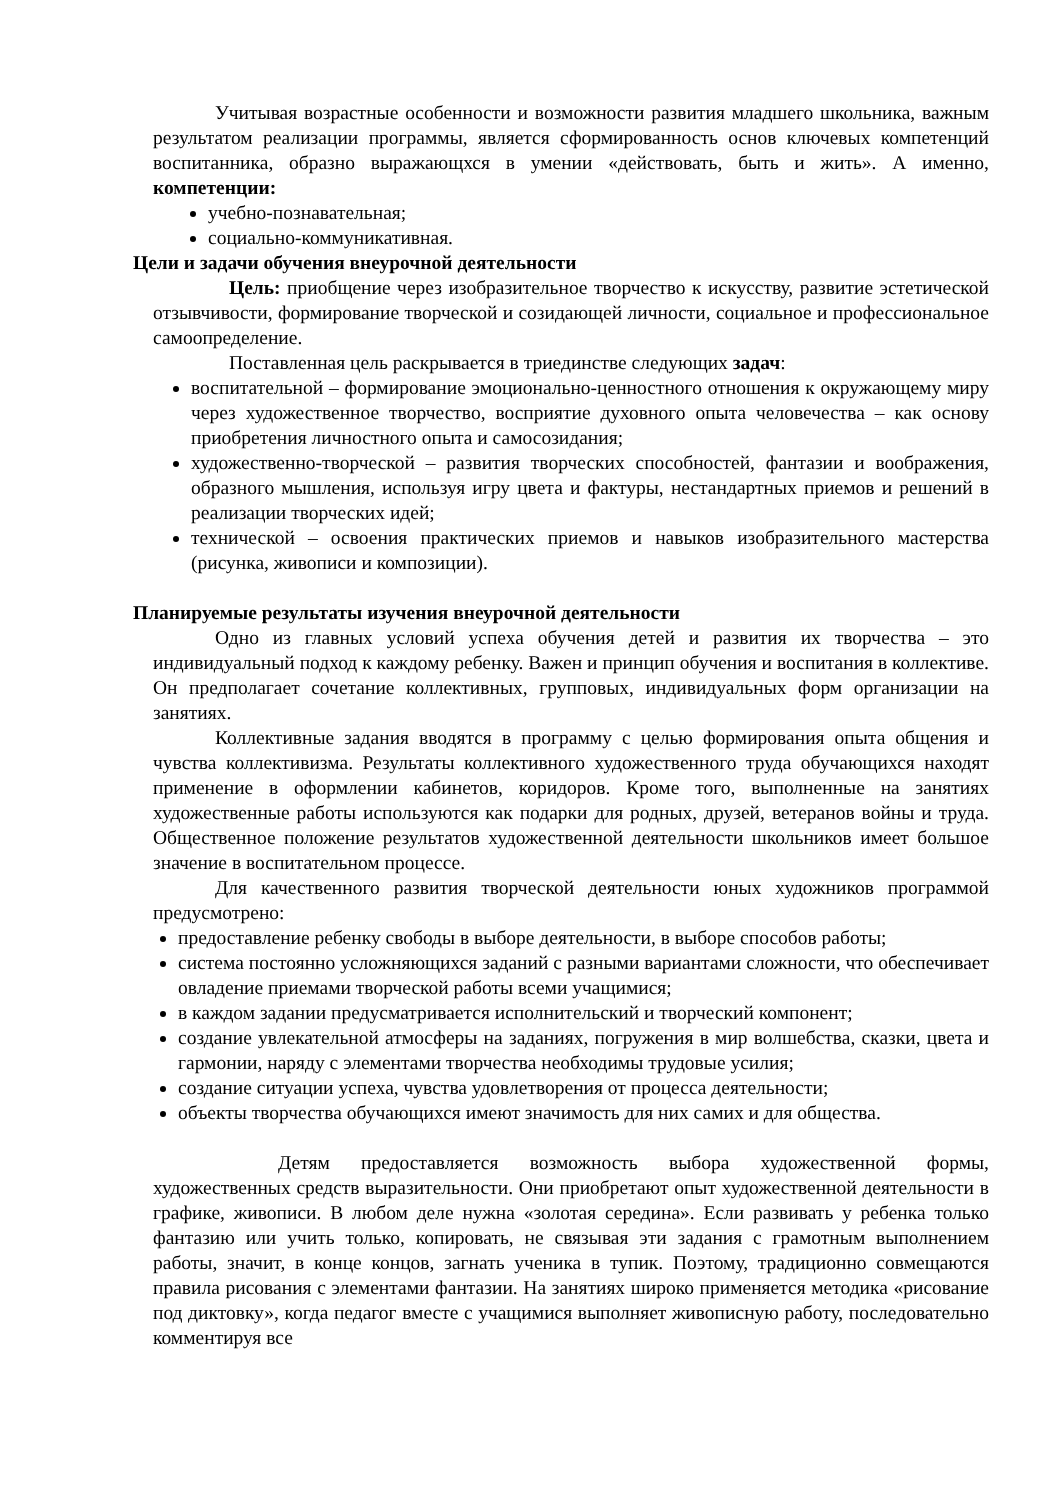Учитывая возрастные особенности и возможности развития младшего школьника, важным результатом реализации программы, является сформированность основ ключевых компетенций воспитанника, образно выражающхся в умении «действовать, быть и жить». А именно, компетенции:
учебно-познавательная;
социально-коммуникативная.
Цели и задачи обучения внеурочной деятельности
Цель: приобщение через изобразительное творчество к искусству, развитие эстетической отзывчивости, формирование творческой и созидающей личности, социальное и профессиональное самоопределение.
Поставленная цель раскрывается в триединстве следующих задач:
воспитательной – формирование эмоционально-ценностного отношения к окружающему миру через художественное творчество, восприятие духовного опыта человечества – как основу приобретения личностного опыта и самосозидания;
художественно-творческой – развития творческих способностей, фантазии и воображения, образного мышления, используя игру цвета и фактуры, нестандартных приемов и решений в реализации творческих идей;
технической – освоения практических приемов и навыков изобразительного мастерства (рисунка, живописи и композиции).
Планируемые результаты изучения внеурочной деятельности
Одно из главных условий успеха обучения детей и развития их творчества – это индивидуальный подход к каждому ребенку. Важен и принцип обучения и воспитания в коллективе. Он предполагает сочетание коллективных, групповых, индивидуальных форм организации на занятиях.
Коллективные задания вводятся в программу с целью формирования опыта общения и чувства коллективизма. Результаты коллективного художественного труда обучающихся находят применение в оформлении кабинетов, коридоров. Кроме того, выполненные на занятиях художественные работы используются как подарки для родных, друзей, ветеранов войны и труда. Общественное положение результатов художественной деятельности школьников имеет большое значение в воспитательном процессе.
Для качественного развития творческой деятельности юных художников программой предусмотрено:
предоставление ребенку свободы в выборе деятельности, в выборе способов работы;
система постоянно усложняющихся заданий с разными вариантами сложности, что обеспечивает овладение приемами творческой работы всеми учащимися;
в каждом задании предусматривается исполнительский и творческий компонент;
создание увлекательной атмосферы на заданиях, погружения в мир волшебства, сказки, цвета и гармонии, наряду с элементами творчества необходимы трудовые усилия;
создание ситуации успеха, чувства удовлетворения от процесса деятельности;
объекты творчества обучающихся имеют значимость для них самих и для общества.
Детям предоставляется возможность выбора художественной формы, художественных средств выразительности. Они приобретают опыт художественной деятельности в графике, живописи. В любом деле нужна «золотая середина». Если развивать у ребенка только фантазию или учить только, копировать, не связывая эти задания с грамотным выполнением работы, значит, в конце концов, загнать ученика в тупик. Поэтому, традиционно совмещаются правила рисования с элементами фантазии. На занятиях широко применяется методика «рисование под диктовку», когда педагог вместе с учащимися выполняет живописную работу, последовательно комментируя все